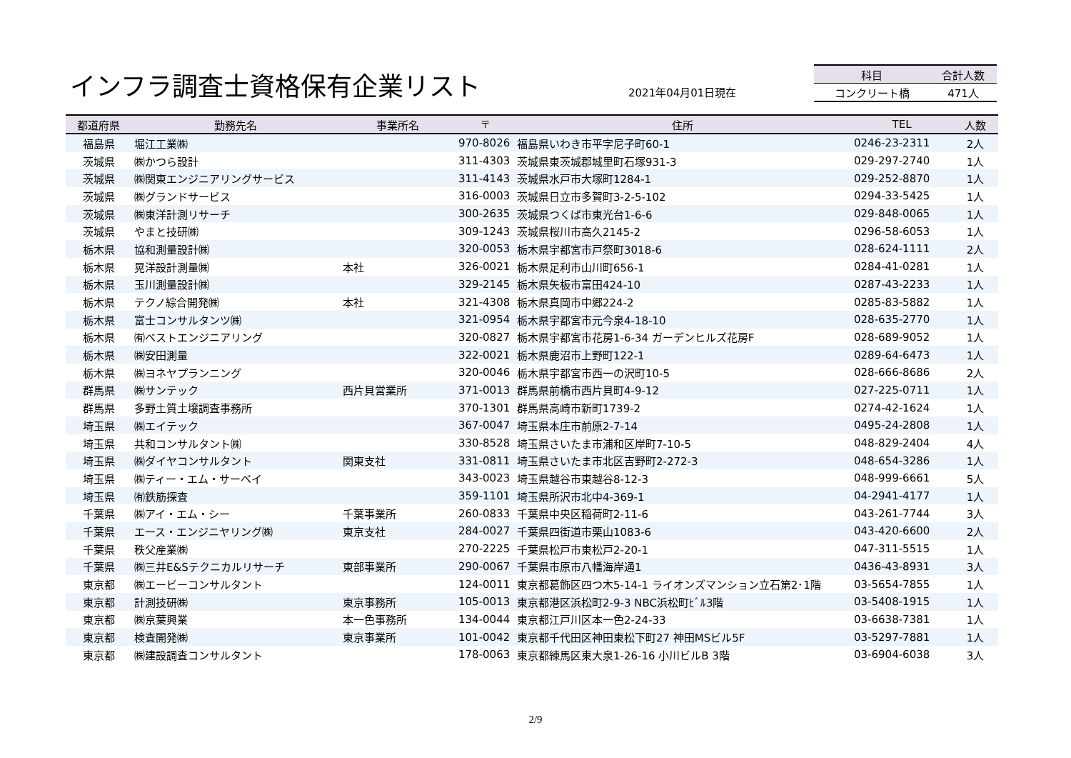インフラ調査士資格保有企業リスト 2021年04月01日現在
| 科目 | 合計人数 |
| --- | --- |
| コンクリート橋 | 471人 |
| 都道府県 | 勤務先名 | 事業所名 | 〒 | 住所 | TEL | 人数 |
| --- | --- | --- | --- | --- | --- | --- |
| 福島県 | 堀江工業㈱ | | 970-8026 | 福島県いわき市平字尼子町60-1 | 0246-23-2311 | 2人 |
| 茨城県 | ㈱かつら設計 | | 311-4303 | 茨城県東茨城郡城里町石塚931-3 | 029-297-2740 | 1人 |
| 茨城県 | ㈱関東エンジニアリングサービス | | 311-4143 | 茨城県水戸市大塚町1284-1 | 029-252-8870 | 1人 |
| 茨城県 | ㈱グランドサービス | | 316-0003 | 茨城県日立市多賀町3-2-5-102 | 0294-33-5425 | 1人 |
| 茨城県 | ㈱東洋計測リサーチ | | 300-2635 | 茨城県つくば市東光台1-6-6 | 029-848-0065 | 1人 |
| 茨城県 | やまと技研㈱ | | 309-1243 | 茨城県桜川市高久2145-2 | 0296-58-6053 | 1人 |
| 栃木県 | 協和測量設計㈱ | | 320-0053 | 栃木県宇都宮市戸祭町3018-6 | 028-624-1111 | 2人 |
| 栃木県 | 晃洋設計測量㈱ | 本社 | 326-0021 | 栃木県足利市山川町656-1 | 0284-41-0281 | 1人 |
| 栃木県 | 玉川測量設計㈱ | | 329-2145 | 栃木県矢板市富田424-10 | 0287-43-2233 | 1人 |
| 栃木県 | テクノ綜合開発㈱ | 本社 | 321-4308 | 栃木県真岡市中郷224-2 | 0285-83-5882 | 1人 |
| 栃木県 | 富士コンサルタンツ㈱ | | 321-0954 | 栃木県宇都宮市元今泉4-18-10 | 028-635-2770 | 1人 |
| 栃木県 | ㈲ベストエンジニアリング | | 320-0827 | 栃木県宇都宮市花房1-6-34 ガーデンヒルズ花房F | 028-689-9052 | 1人 |
| 栃木県 | ㈱安田測量 | | 322-0021 | 栃木県鹿沼市上野町122-1 | 0289-64-6473 | 1人 |
| 栃木県 | ㈱ヨネヤプランニング | | 320-0046 | 栃木県宇都宮市西一の沢町10-5 | 028-666-8686 | 2人 |
| 群馬県 | ㈱サンテック | 西片貝営業所 | 371-0013 | 群馬県前橋市西片貝町4-9-12 | 027-225-0711 | 1人 |
| 群馬県 | 多野土質土壌調査事務所 | | 370-1301 | 群馬県高崎市新町1739-2 | 0274-42-1624 | 1人 |
| 埼玉県 | ㈱エイテック | | 367-0047 | 埼玉県本庄市前原2-7-14 | 0495-24-2808 | 1人 |
| 埼玉県 | 共和コンサルタント㈱ | | 330-8528 | 埼玉県さいたま市浦和区岸町7-10-5 | 048-829-2404 | 4人 |
| 埼玉県 | ㈱ダイヤコンサルタント | 関東支社 | 331-0811 | 埼玉県さいたま市北区吉野町2-272-3 | 048-654-3286 | 1人 |
| 埼玉県 | ㈱ティー・エム・サーベイ | | 343-0023 | 埼玉県越谷市東越谷8-12-3 | 048-999-6661 | 5人 |
| 埼玉県 | ㈲鉄筋探査 | | 359-1101 | 埼玉県所沢市北中4-369-1 | 04-2941-4177 | 1人 |
| 千葉県 | ㈱アイ・エム・シー | 千葉事業所 | 260-0833 | 千葉県中央区稲荷町2-11-6 | 043-261-7744 | 3人 |
| 千葉県 | エース・エンジニヤリング㈱ | 東京支社 | 284-0027 | 千葉県四街道市栗山1083-6 | 043-420-6600 | 2人 |
| 千葉県 | 秩父産業㈱ | | 270-2225 | 千葉県松戸市東松戸2-20-1 | 047-311-5515 | 1人 |
| 千葉県 | ㈱三井E&Sテクニカルリサーチ | 東部事業所 | 290-0067 | 千葉県市原市八幡海岸通1 | 0436-43-8931 | 3人 |
| 東京都 | ㈱エービーコンサルタント | | 124-0011 | 東京都葛飾区四つ木5-14-1 ライオンズマンション立石第2･1階 | 03-5654-7855 | 1人 |
| 東京都 | 計測技研㈱ | 東京事務所 | 105-0013 | 東京都港区浜松町2-9-3 NBC浜松町ﾋﾞﾙ3階 | 03-5408-1915 | 1人 |
| 東京都 | ㈱京葉興業 | 本一色事務所 | 134-0044 | 東京都江戸川区本一色2-24-33 | 03-6638-7381 | 1人 |
| 東京都 | 検査開発㈱ | 東京事業所 | 101-0042 | 東京都千代田区神田東松下町27 神田MSビル5F | 03-5297-7881 | 1人 |
| 東京都 | ㈱建設調査コンサルタント | | 178-0063 | 東京都練馬区東大泉1-26-16 小川ビルB 3階 | 03-6904-6038 | 3人 |
2/9